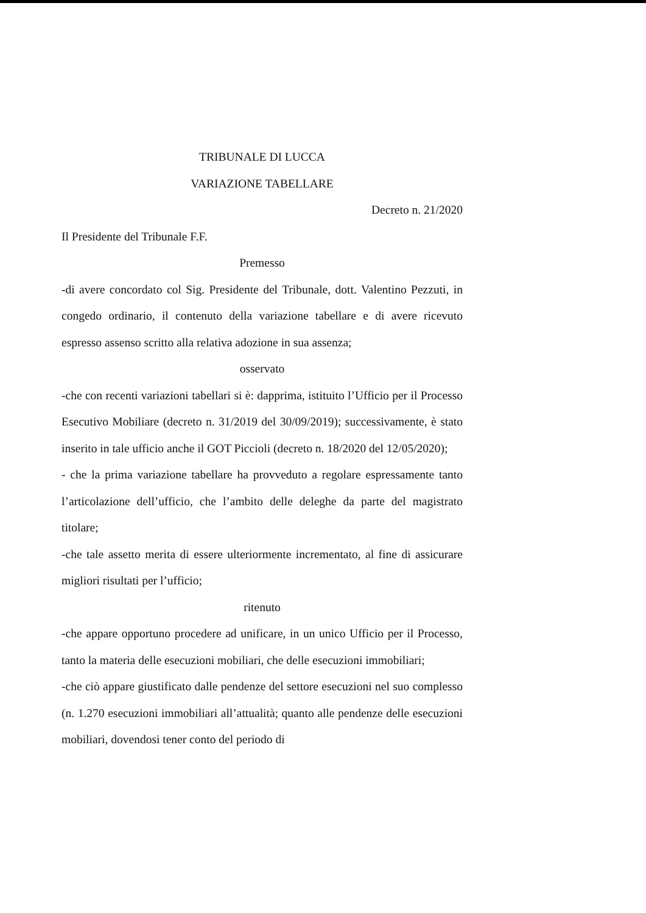TRIBUNALE DI LUCCA
VARIAZIONE TABELLARE
Decreto n. 21/2020
Il Presidente del Tribunale F.F.
Premesso
-di avere concordato col Sig. Presidente del Tribunale, dott. Valentino Pezzuti, in congedo ordinario, il contenuto della variazione tabellare e di avere ricevuto espresso assenso scritto alla relativa adozione in sua assenza;
osservato
-che con recenti variazioni tabellari si è: dapprima, istituito l’Ufficio per il Processo Esecutivo Mobiliare (decreto n. 31/2019 del 30/09/2019); successivamente, è stato inserito in tale ufficio anche il GOT Piccioli (decreto n. 18/2020 del 12/05/2020);
- che la prima variazione tabellare ha provveduto a regolare espressamente tanto l’articolazione dell’ufficio, che l’ambito delle deleghe da parte del magistrato titolare;
-che tale assetto merita di essere ulteriormente incrementato, al fine di assicurare migliori risultati per l’ufficio;
ritenuto
-che appare opportuno procedere ad unificare, in un unico Ufficio per il Processo, tanto la materia delle esecuzioni mobiliari, che delle esecuzioni immobiliari;
-che ciò appare giustificato dalle pendenze del settore esecuzioni nel suo complesso (n. 1.270 esecuzioni immobiliari all’attualità; quanto alle pendenze delle esecuzioni mobiliari, dovendosi tener conto del periodo di